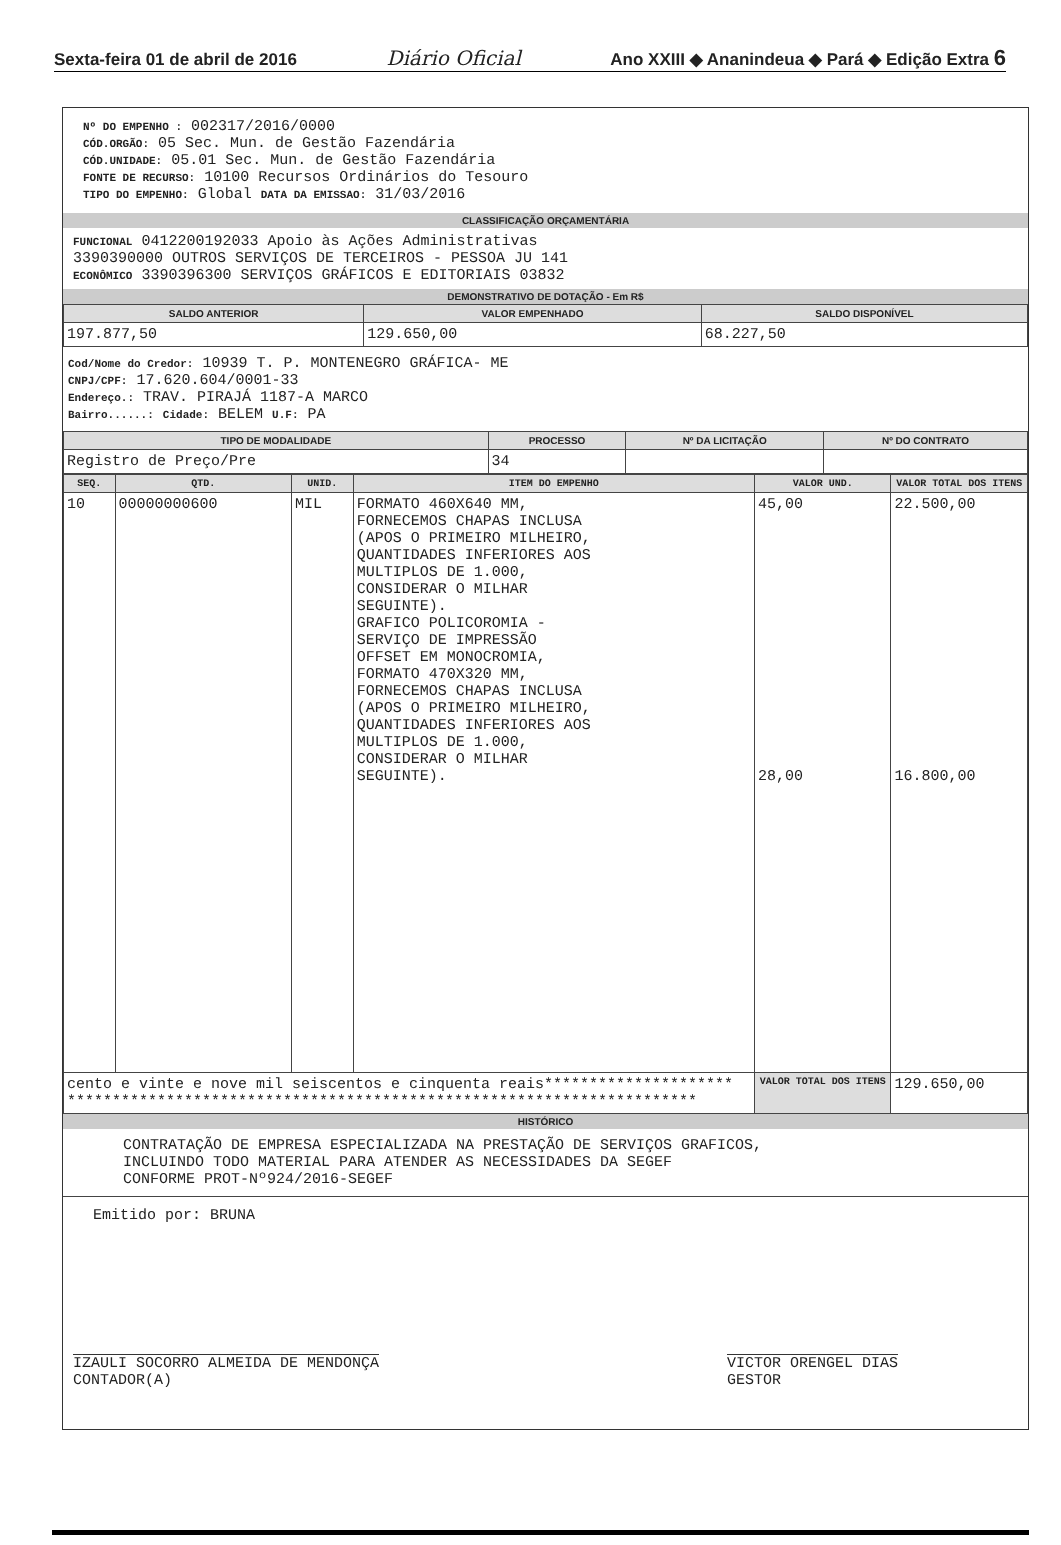Sexta-feira 01 de abril de 2016 Diário Oficial Ano XXIII ◆ Ananindeua ◆ Pará ◆ Edição Extra 6
Nº DO EMPENHO : 002317/2016/0000
CÓD.ORGÃO: 05 Sec. Mun. de Gestão Fazendária
CÓD.UNIDADE: 05.01 Sec. Mun. de Gestão Fazendária
FONTE DE RECURSO: 10100 Recursos Ordinários do Tesouro
TIPO DO EMPENHO: Global DATA DA EMISSAO: 31/03/2016
CLASSIFICAÇÃO ORÇAMENTÁRIA
FUNCIONAL 0412200192033 Apoio às Ações Administrativas
3390390000 OUTROS SERVIÇOS DE TERCEIROS - PESSOA JU 141
ECONÔMICO 3390396300 SERVIÇOS GRÁFICOS E EDITORIAIS 03832
DEMONSTRATIVO DE DOTAÇÃO - Em R$
| SALDO ANTERIOR | VALOR EMPENHADO | SALDO DISPONÍVEL |
| --- | --- | --- |
| 197.877,50 | 129.650,00 | 68.227,50 |
Cod/Nome do Credor: 10939 T. P. MONTENEGRO GRÁFICA- ME
CNPJ/CPF: 17.620.604/0001-33
Endereço.: TRAV. PIRAJÁ 1187-A MARCO
Bairro......: Cidade: BELEM U.F: PA
| TIPO DE MODALIDADE | PROCESSO | Nº DA LICITAÇÃO | Nº DO CONTRATO |
| --- | --- | --- | --- |
| Registro de Preço/Pre | 34 | | |
| SEQ. | QTD. | UNID. | ITEM DO EMPENHO | VALOR UND. | VALOR TOTAL DOS ITENS |
| --- | --- | --- | --- | --- | --- |
| 10 | 00000000600 | MIL | FORMATO 460X640 MM, FORNECEMOS CHAPAS INCLUSA (APOS O PRIMEIRO MILHEIRO, QUANTIDADES INFERIORES AOS MULTIPLOS DE 1.000, CONSIDERAR O MILHAR SEGUINTE). GRAFICO POLICOROMIA - SERVIÇO DE IMPRESSÃO OFFSET EM MONOCROMIA, FORMATO 470X320 MM, FORNECEMOS CHAPAS INCLUSA (APOS O PRIMEIRO MILHEIRO, QUANTIDADES INFERIORES AOS MULTIPLOS DE 1.000, CONSIDERAR O MILHAR SEGUINTE). | 45,00 28,00 | 22.500,00 16.800,00 |
| cento e vinte e nove mil seiscentos e cinquenta reais********************* ********************************************************************** | | | | VALOR TOTAL DOS ITENS | 129.650,00 |
HISTÓRICO
CONTRATAÇÃO DE EMPRESA ESPECIALIZADA NA PRESTAÇÃO DE SERVIÇOS GRAFICOS,
INCLUINDO TODO MATERIAL PARA ATENDER AS NECESSIDADES DA SEGEF
CONFORME PROT-Nº924/2016-SEGEF
Emitido por: BRUNA
IZAULI SOCORRO ALMEIDA DE MENDONÇA
CONTADOR(A)
VICTOR ORENGEL DIAS
GESTOR